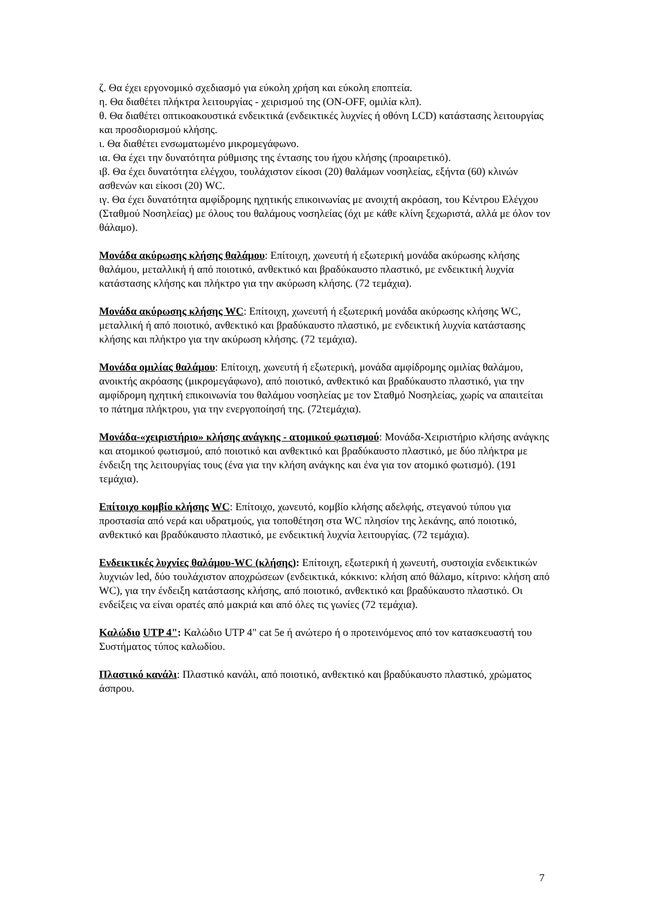ζ. Θα έχει εργονομικό σχεδιασμό για εύκολη χρήση και εύκολη εποπτεία.
η. Θα διαθέτει πλήκτρα λειτουργίας - χειρισμού της (ON-OFF, ομιλία κλπ).
θ. Θα διαθέτει οπτικοακουστικά ενδεικτικά (ενδεικτικές λυχνίες ή οθόνη LCD) κατάστασης λειτουργίας και προσδιορισμού κλήσης.
ι. Θα διαθέτει ενσωματωμένο μικρομεγάφωνο.
ια. Θα έχει την δυνατότητα ρύθμισης της έντασης του ήχου κλήσης (προαιρετικό).
ιβ. Θα έχει δυνατότητα ελέγχου, τουλάχιστον είκοσι (20) θαλάμων νοσηλείας, εξήντα (60) κλινών ασθενών και είκοσι (20) WC.
ιγ. Θα έχει δυνατότητα αμφίδρομης ηχητικής επικοινωνίας με ανοιχτή ακρόαση, του Κέντρου Ελέγχου (Σταθμού Νοσηλείας) με όλους του θαλάμους νοσηλείας (όχι με κάθε κλίνη ξεχωριστά, αλλά με όλον τον θάλαμο).
Μονάδα ακύρωσης κλήσης θαλάμου: Επίτοιχη, χωνευτή ή εξωτερική μονάδα ακύρωσης κλήσης θαλάμου, μεταλλική ή από ποιοτικό, ανθεκτικό και βραδύκαυστο πλαστικό, με ενδεικτική λυχνία κατάστασης κλήσης και πλήκτρο για την ακύρωση κλήσης. (72 τεμάχια).
Μονάδα ακύρωσης κλήσης WC: Επίτοιχη, χωνευτή ή εξωτερική μονάδα ακύρωσης κλήσης WC, μεταλλική ή από ποιοτικό, ανθεκτικό και βραδύκαυστο πλαστικό, με ενδεικτική λυχνία κατάστασης κλήσης και πλήκτρο για την ακύρωση κλήσης. (72 τεμάχια).
Μονάδα ομιλίας θαλάμου: Επίτοιχη, χωνευτή ή εξωτερική, μονάδα αμφίδρομης ομιλίας θαλάμου, ανοικτής ακρόασης (μικρομεγάφωνο), από ποιοτικό, ανθεκτικό και βραδύκαυστο πλαστικό, για την αμφίδρομη ηχητική επικοινωνία του θαλάμου νοσηλείας με τον Σταθμό Νοσηλείας, χωρίς να απαιτείται το πάτημα πλήκτρου, για την ενεργοποίησή της. (72τεμάχια).
Μονάδα-«χειριστήριο» κλήσης ανάγκης - ατομικού φωτισμού: Μονάδα-Χειριστήριο κλήσης ανάγκης και ατομικού φωτισμού, από ποιοτικό και ανθεκτικό και βραδύκαυστο πλαστικό, με δύο πλήκτρα με ένδειξη της λειτουργίας τους (ένα για την κλήση ανάγκης και ένα για τον ατομικό φωτισμό). (191 τεμάχια).
Επίτοιχο κομβίο κλήσης WC: Επίτοιχο, χωνευτό, κομβίο κλήσης αδελφής, στεγανού τύπου για προστασία από νερά και υδρατμούς, για τοποθέτηση στα WC πλησίον της λεκάνης, από ποιοτικό, ανθεκτικό και βραδύκαυστο πλαστικό, με ενδεικτική λυχνία λειτουργίας. (72 τεμάχια).
Ενδεικτικές λυχνίες θαλάμου-WC (κλήσης): Επίτοιχη, εξωτερική ή χωνευτή, συστοιχία ενδεικτικών λυχνιών led, δύο τουλάχιστον αποχρώσεων (ενδεικτικά, κόκκινο: κλήση από θάλαμο, κίτρινο: κλήση από WC), για την ένδειξη κατάστασης κλήσης, από ποιοτικό, ανθεκτικό και βραδύκαυστο πλαστικό. Οι ενδείξεις να είναι ορατές από μακριά και από όλες τις γωνίες (72 τεμάχια).
Καλώδιο UTP 4": Καλώδιο UTP 4" cat 5e ή ανώτερο ή ο προτεινόμενος από τον κατασκευαστή του Συστήματος τύπος καλωδίου.
Πλαστικό κανάλι: Πλαστικό κανάλι, από ποιοτικό, ανθεκτικό και βραδύκαυστο πλαστικό, χρώματος άσπρου.
7